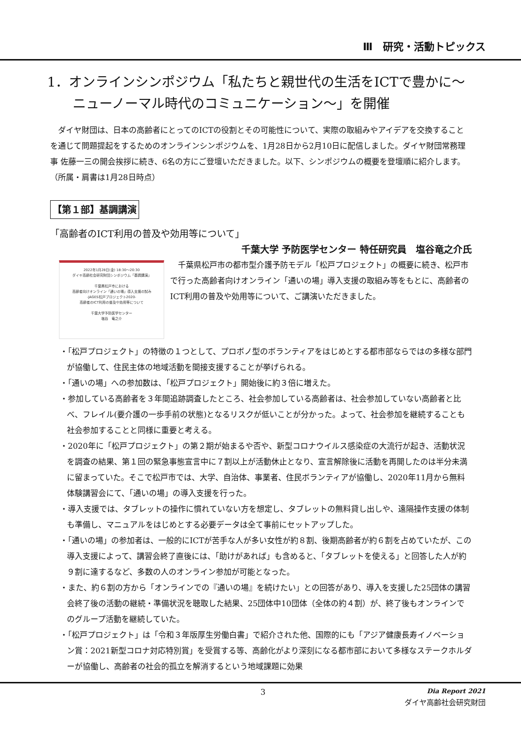Ⅲ　研究・活動トピックス
1．オンラインシンポジウム「私たちと親世代の生活をICTで豊かに～ニューノーマル時代のコミュニケーション～」を開催
ダイヤ財団は、日本の高齢者にとってのICTの役割とその可能性について、実際の取組みやアイデアを交換することを通じて問題提起をするためのオンラインシンポジウムを、1月28日から2月10日に配信しました。ダイヤ財団常務理事 佐藤一三の開会挨拶に続き、6名の方にご登壇いただきました。以下、シンポジウムの概要を登壇順に紹介します。（所属・肩書は1月28日時点）
【第１部】基調講演
「高齢者のICT利用の普及や効用等について」
千葉大学 予防医学センター 特任研究員　塩谷竜之介氏
2022年1月28日(金) 18:30～20:30
ダイヤ高齢社会研究財団シンポジウム「基調講演」
千葉県松戸市における
高齢者向けオンライン「通いの場」導入支援の試み
-JAGES松戸プロジェクト2020-
高齢者のICT利用の普及や効用等について
千葉大学予防医学センター
塩谷　竜之介
千葉県松戸市の都市型介護予防モデル「松戸プロジェクト」の概要に続き、松戸市で行った高齢者向けオンライン「通いの場」導入支援の取組み等をもとに、高齢者のICT利用の普及や効用等について、ご講演いただきました。
・「松戸プロジェクト」の特徴の１つとして、プロボノ型のボランティアをはじめとする都市部ならではの多様な部門が協働して、住民主体の地域活動を間接支援することが挙げられる。
・「通いの場」への参加数は、「松戸プロジェクト」開始後に約３倍に増えた。
・参加している高齢者を３年間追跡調査したところ、社会参加している高齢者は、社会参加していない高齢者と比べ、フレイル(要介護の一歩手前の状態)となるリスクが低いことが分かった。よって、社会参加を継続することも社会参加することと同様に重要と考える。
・2020年に「松戸プロジェクト」の第２期が始まるや否や、新型コロナウイルス感染症の大流行が起き、活動状況を調査の結果、第１回の緊急事態宣言中に７割以上が活動休止となり、宣言解除後に活動を再開したのは半分未満に留まっていた。そこで松戸市では、大学、自治体、事業者、住民ボランティアが協働し、2020年11月から無料体験講習会にて、「通いの場」の導入支援を行った。
・導入支援では、タブレットの操作に慣れていない方を想定し、タブレットの無料貸し出しや、遠隔操作支援の体制も準備し、マニュアルをはじめとする必要データは全て事前にセットアップした。
・「通いの場」の参加者は、一般的にICTが苦手な人が多い女性が約８割、後期高齢者が約６割を占めていたが、この導入支援によって、講習会終了直後には、「助けがあれば」も含めると、「タブレットを使える」と回答した人が約９割に達するなど、多数の人のオンライン参加が可能となった。
・また、約６割の方から「オンラインでの『通いの場』を続けたい」との回答があり、導入を支援した25団体の講習会終了後の活動の継続・準備状況を聴取した結果、25団体中10団体（全体の約４割）が、終了後もオンラインでのグループ活動を継続していた。
・「松戸プロジェクト」は「令和３年版厚生労働白書」で紹介された他、国際的にも「アジア健康長寿イノベーション賞：2021新型コロナ対応特別賞」を受賞する等、高齢化がより深刻になる都市部において多様なステークホルダーが協働し、高齢者の社会的孤立を解消するという地域課題に効果
3 Dia Report 2021
ダイヤ高齢社会研究財団